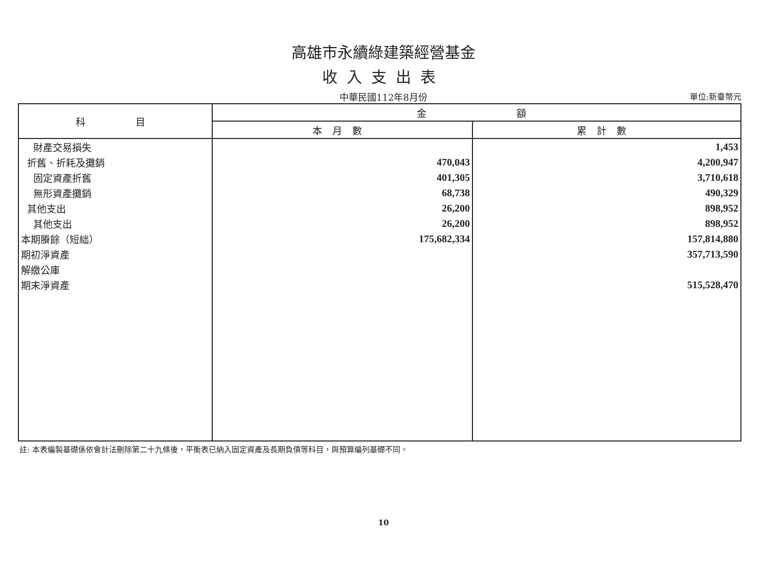高雄市永續綠建築經營基金
收入支出表
中華民國112年8月份
單位:新臺幣元
| 科 目 | 金 額 | |
| --- | --- | --- |
| | 本月數 | 累計數 |
| 財產交易損失 | | 1,453 |
| 折舊、折耗及攤銷 | 470,043 | 4,200,947 |
| 固定資產折舊 | 401,305 | 3,710,618 |
| 無形資產攤銷 | 68,738 | 490,329 |
| 其他支出 | 26,200 | 898,952 |
| 其他支出 | 26,200 | 898,952 |
| 本期賸餘（短絀） | 175,682,334 | 157,814,880 |
| 期初淨資產 | | 357,713,590 |
| 解繳公庫 | | |
| 期末淨資產 | | 515,528,470 |
註: 本表編製基礎係依會計法刪除第二十九條後，平衡表已納入固定資產及長期負債等科目，與預算編列基礎不同。
10